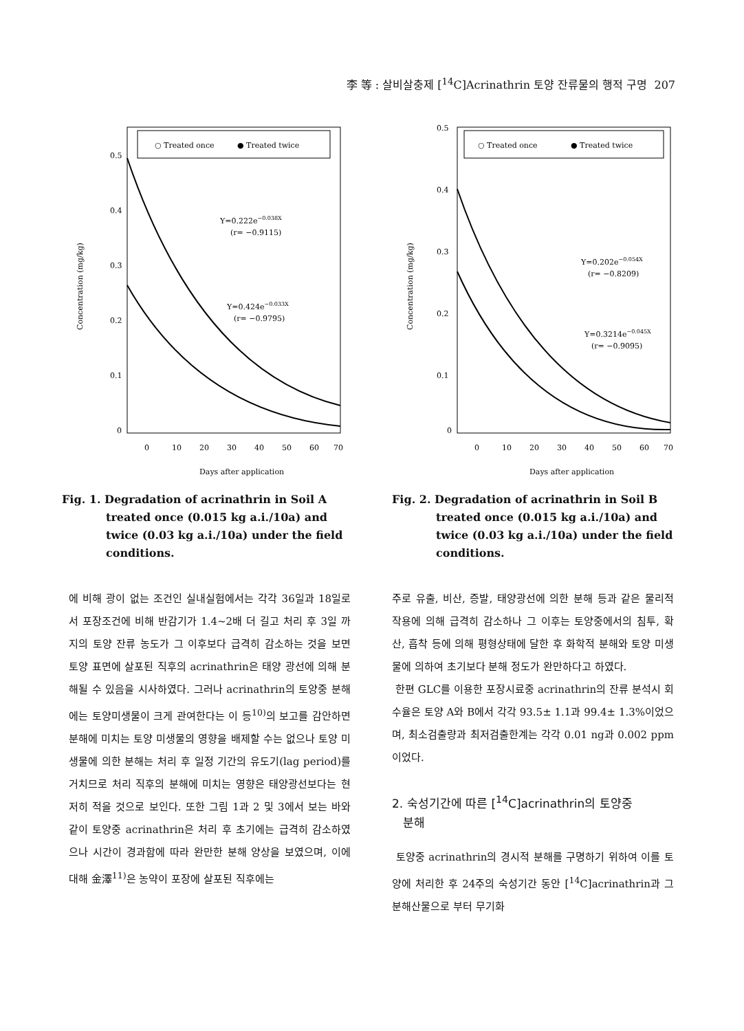李 等 : 살비살충제 [<sup>14</sup>C]Acrinathrin 토양 잔류물의 행적 구명 207
○ Treated once
● Treated twice
0.5
0.4
0.3
0.2
0.1
0
Y=0.222e−0.038X
(r= −0.9115)
Y=0.424e−0.033X
(r= −0.9795)
0
10
20
30
40
50
60
70
Days after application
Concentration (mg/kg)
Fig. 1. Degradation of acrinathrin in Soil A treated once (0.015 kg a.i./10a) and twice (0.03 kg a.i./10a) under the field conditions.
○ Treated once
● Treated twice
0.5
0.4
0.3
0.2
0.1
0
Y=0.202e−0.054X
(r= −0.8209)
Y=0.3214e−0.045X
(r= −0.9095)
0
10
20
30
40
50
60
70
Days after application
Concentration (mg/kg)
Fig. 2. Degradation of acrinathrin in Soil B treated once (0.015 kg a.i./10a) and twice (0.03 kg a.i./10a) under the field conditions.
에 비해 광이 없는 조건인 실내실험에서는 각각 36일과 18일로서 포장조건에 비해 반감기가 1.4~2배 더 길고 처리 후 3일 까지의 토양 잔류 농도가 그 이후보다 급격히 감소하는 것을 보면 토양 표면에 살포된 직후의 acrinathrin은 태양 광선에 의해 분해될 수 있음을 시사하였다. 그러나 acrinathrin의 토양중 분해에는 토양미생물이 크게 관여한다는 이 등<sup>10)</sup>의 보고를 감안하면 분해에 미치는 토양 미생물의 영향을 배제할 수는 없으나 토양 미생물에 의한 분해는 처리 후 일정 기간의 유도기(lag period)를 거치므로 처리 직후의 분해에 미치는 영향은 태양광선보다는 현저히 적을 것으로 보인다. 또한 그림 1과 2 및 3에서 보는 바와 같이 토양중 acrinathrin은 처리 후 초기에는 급격히 감소하였으나 시간이 경과함에 따라 완만한 분해 양상을 보였으며, 이에 대해 金澤<sup>11)</sup>은 농약이 포장에 살포된 직후에는
주로 유출, 비산, 증발, 태양광선에 의한 분해 등과 같은 물리적 작용에 의해 급격히 감소하나 그 이후는 토양중에서의 침투, 확산, 흡착 등에 의해 평형상태에 달한 후 화학적 분해와 토양 미생물에 의하여 초기보다 분해 정도가 완만하다고 하였다.
한편 GLC를 이용한 포장시료중 acrinathrin의 잔류 분석시 회수율은 토양 A와 B에서 각각 93.5± 1.1과 99.4± 1.3%이었으며, 최소검출량과 최저검출한계는 각각 0.01 ng과 0.002 ppm이었다.
2. 숙성기간에 따른 [<sup>14</sup>C]acrinathrin의 토양중
분해
토양중 acrinathrin의 경시적 분해를 구명하기 위하여 이를 토양에 처리한 후 24주의 숙성기간 동안 [<sup>14</sup>C]acrinathrin과 그 분해산물으로 부터 무기화